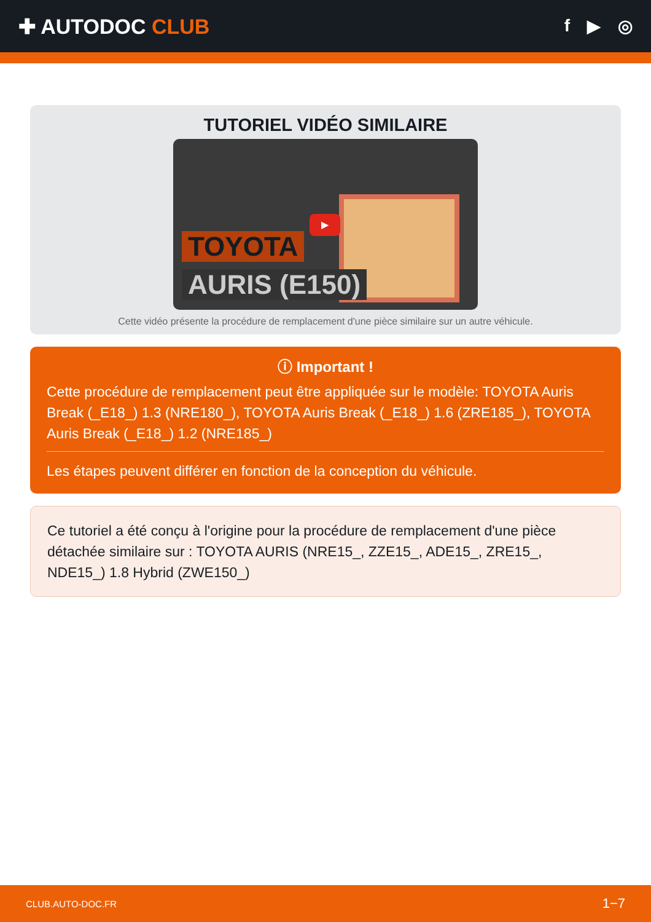✚ AUTODOC CLUB
f ▶ ◎
TUTORIEL VIDÉO SIMILAIRE
TOYOTA
AURIS (E150)
▶
Cette vidéo présente la procédure de remplacement d'une pièce similaire sur un autre véhicule.
ⓘ Important !
Cette procédure de remplacement peut être appliquée sur le modèle: TOYOTA Auris Break (_E18_) 1.3 (NRE180_), TOYOTA Auris Break (_E18_) 1.6 (ZRE185_), TOYOTA Auris Break (_E18_) 1.2 (NRE185_)
Les étapes peuvent différer en fonction de la conception du véhicule.
Ce tutoriel a été conçu à l'origine pour la procédure de remplacement d'une pièce détachée similaire sur : TOYOTA AURIS (NRE15_, ZZE15_, ADE15_, ZRE15_, NDE15_) 1.8 Hybrid (ZWE150_)
CLUB.AUTO-DOC.FR 1−7